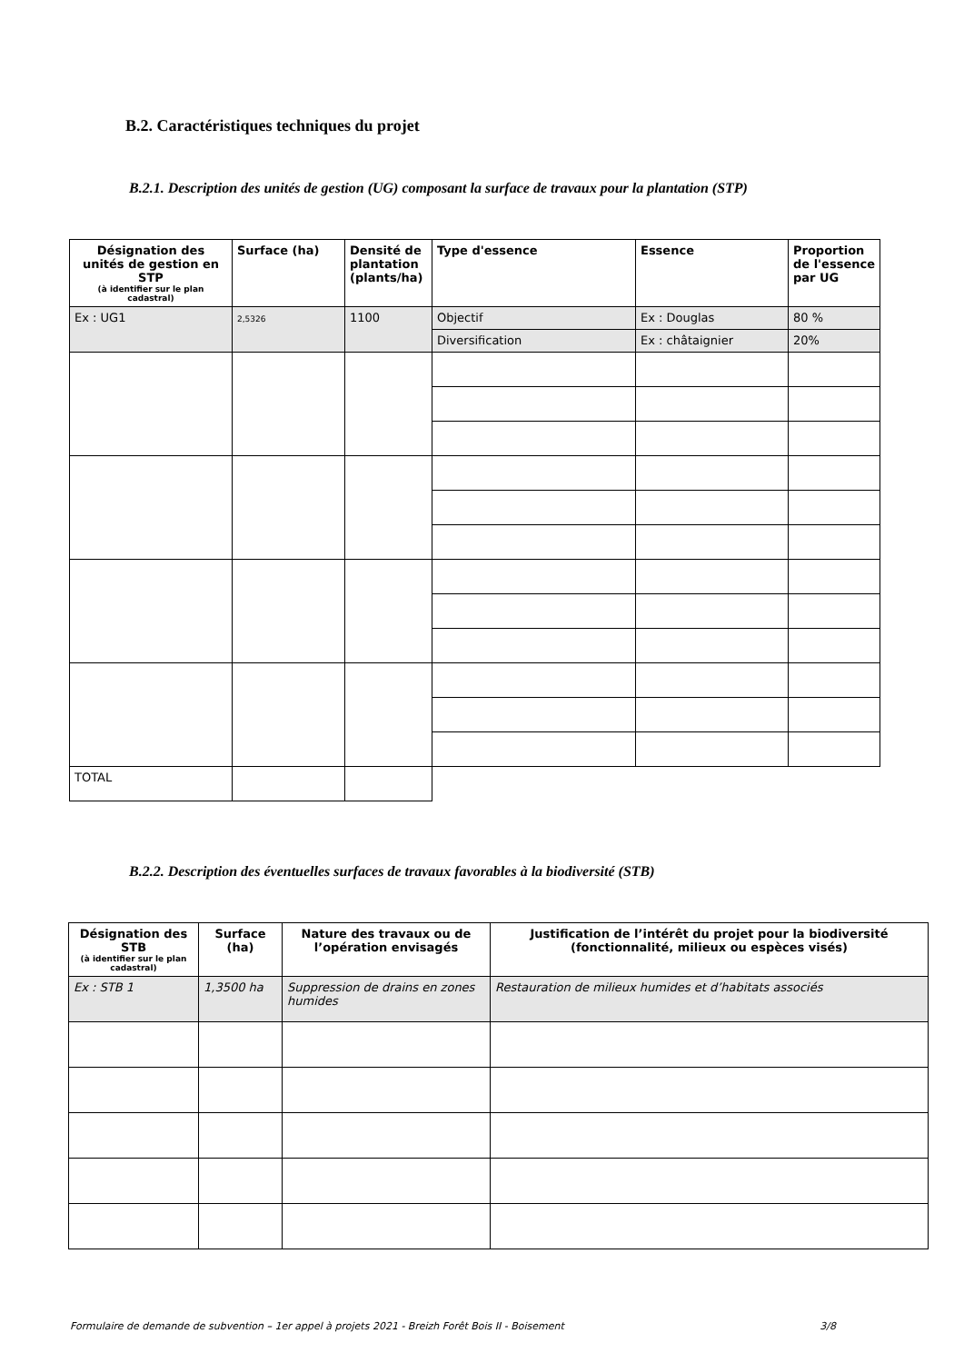B.2. Caractéristiques techniques du projet
B.2.1. Description des unités de gestion (UG) composant la surface de travaux pour la plantation (STP)
| Désignation des unités de gestion en STP (à identifier sur le plan cadastral) | Surface (ha) | Densité de plantation (plants/ha) | Type d'essence | Essence | Proportion de l'essence par UG |
| --- | --- | --- | --- | --- | --- |
| Ex : UG1 | 2,5326 | 1100 | Objectif | Ex : Douglas | 80 % |
| | | | Diversification | Ex : châtaignier | 20% |
| TOTAL | | | | | |
B.2.2. Description des éventuelles surfaces de travaux favorables à la biodiversité (STB)
| Désignation des STB (à identifier sur le plan cadastral) | Surface (ha) | Nature des travaux ou de l’opération envisagés | Justification de l’intérêt du projet pour la biodiversité (fonctionnalité, milieux ou espèces visés) |
| --- | --- | --- | --- |
| Ex : STB 1 | 1,3500 ha | Suppression de drains en zones humides | Restauration de milieux humides et d’habitats associés |
Formulaire de demande de subvention – 1er appel à projets 2021 - Breizh Forêt Bois II - Boisement 3/8